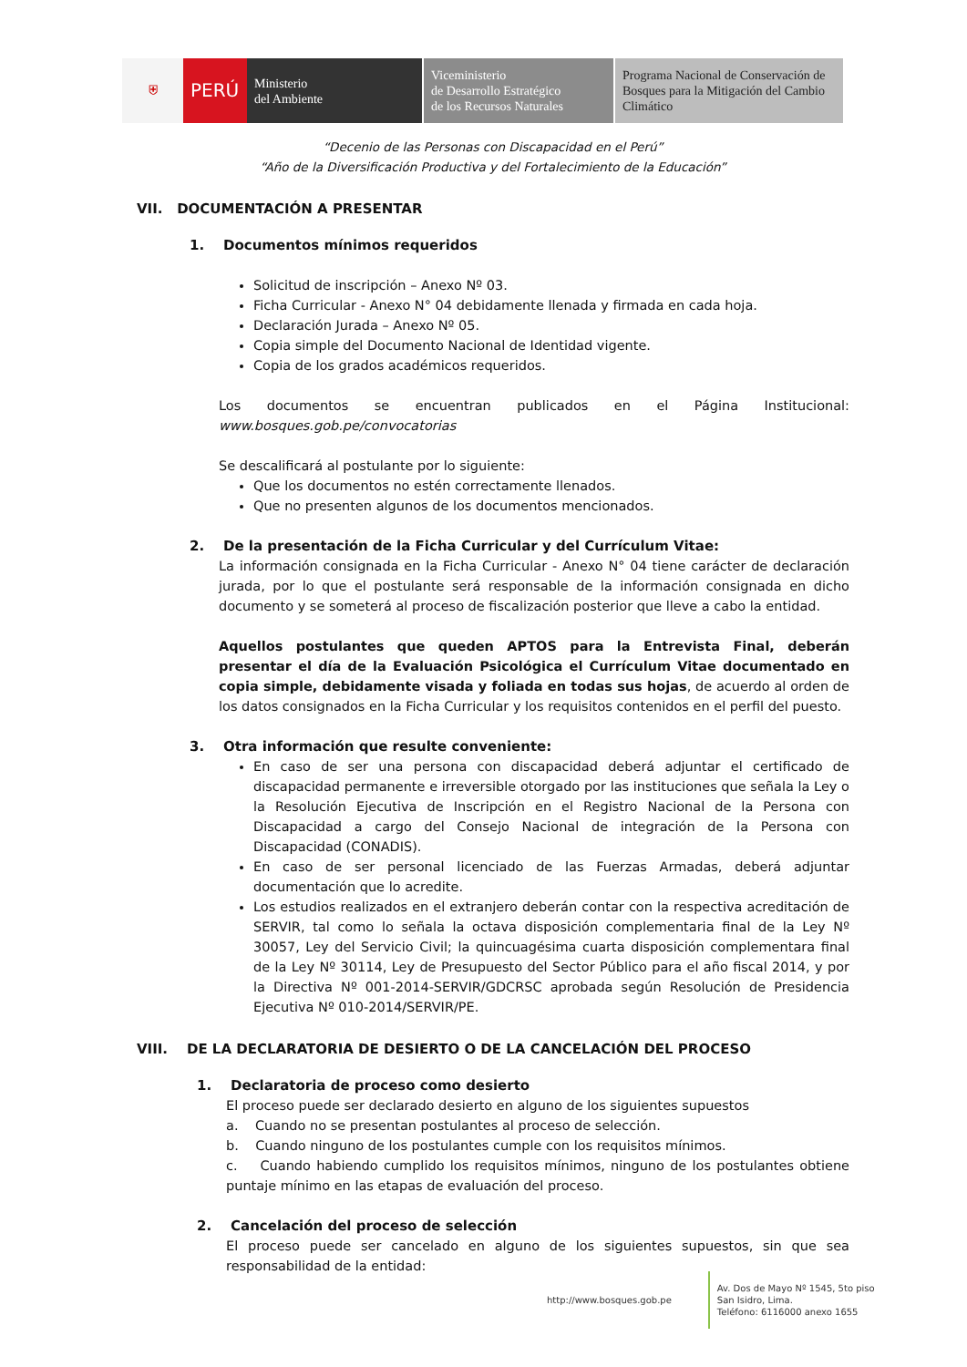⛨ PERÚ Ministerio
del Ambiente
Viceministerio
de Desarrollo Estratégico
de los Recursos Naturales
Programa Nacional de Conservación de Bosques para la Mitigación del Cambio Climático
“Decenio de las Personas con Discapacidad en el Perú”
“Año de la Diversificación Productiva y del Fortalecimiento de la Educación”
VII. DOCUMENTACIÓN A PRESENTAR
1. Documentos mínimos requeridos
Solicitud de inscripción – Anexo Nº 03.
Ficha Curricular - Anexo N° 04 debidamente llenada y firmada en cada hoja.
Declaración Jurada – Anexo Nº 05.
Copia simple del Documento Nacional de Identidad vigente.
Copia de los grados académicos requeridos.
Los documentos se encuentran publicados en el Página Institucional: www.bosques.gob.pe/convocatorias
Se descalificará al postulante por lo siguiente:
Que los documentos no estén correctamente llenados.
Que no presenten algunos de los documentos mencionados.
2. De la presentación de la Ficha Curricular y del Currículum Vitae:
La información consignada en la Ficha Curricular - Anexo N° 04 tiene carácter de declaración jurada, por lo que el postulante será responsable de la información consignada en dicho documento y se someterá al proceso de fiscalización posterior que lleve a cabo la entidad.
Aquellos postulantes que queden APTOS para la Entrevista Final, deberán presentar el día de la Evaluación Psicológica el Currículum Vitae documentado en copia simple, debidamente visada y foliada en todas sus hojas, de acuerdo al orden de los datos consignados en la Ficha Curricular y los requisitos contenidos en el perfil del puesto.
3. Otra información que resulte conveniente:
En caso de ser una persona con discapacidad deberá adjuntar el certificado de discapacidad permanente e irreversible otorgado por las instituciones que señala la Ley o la Resolución Ejecutiva de Inscripción en el Registro Nacional de la Persona con Discapacidad a cargo del Consejo Nacional de integración de la Persona con Discapacidad (CONADIS).
En caso de ser personal licenciado de las Fuerzas Armadas, deberá adjuntar documentación que lo acredite.
Los estudios realizados en el extranjero deberán contar con la respectiva acreditación de SERVIR, tal como lo señala la octava disposición complementaria final de la Ley Nº 30057, Ley del Servicio Civil; la quincuagésima cuarta disposición complementara final de la Ley Nº 30114, Ley de Presupuesto del Sector Público para el año fiscal 2014, y por la Directiva Nº 001-2014-SERVIR/GDCRSC aprobada según Resolución de Presidencia Ejecutiva Nº 010-2014/SERVIR/PE.
VIII. DE LA DECLARATORIA DE DESIERTO O DE LA CANCELACIÓN DEL PROCESO
1. Declaratoria de proceso como desierto
El proceso puede ser declarado desierto en alguno de los siguientes supuestos
a. Cuando no se presentan postulantes al proceso de selección.
b. Cuando ninguno de los postulantes cumple con los requisitos mínimos.
c. Cuando habiendo cumplido los requisitos mínimos, ninguno de los postulantes obtiene puntaje mínimo en las etapas de evaluación del proceso.
2. Cancelación del proceso de selección
El proceso puede ser cancelado en alguno de los siguientes supuestos, sin que sea responsabilidad de la entidad:
http://www.bosques.gob.pe
Av. Dos de Mayo Nº 1545, 5to piso
San Isidro, Lima.
Teléfono: 6116000 anexo 1655